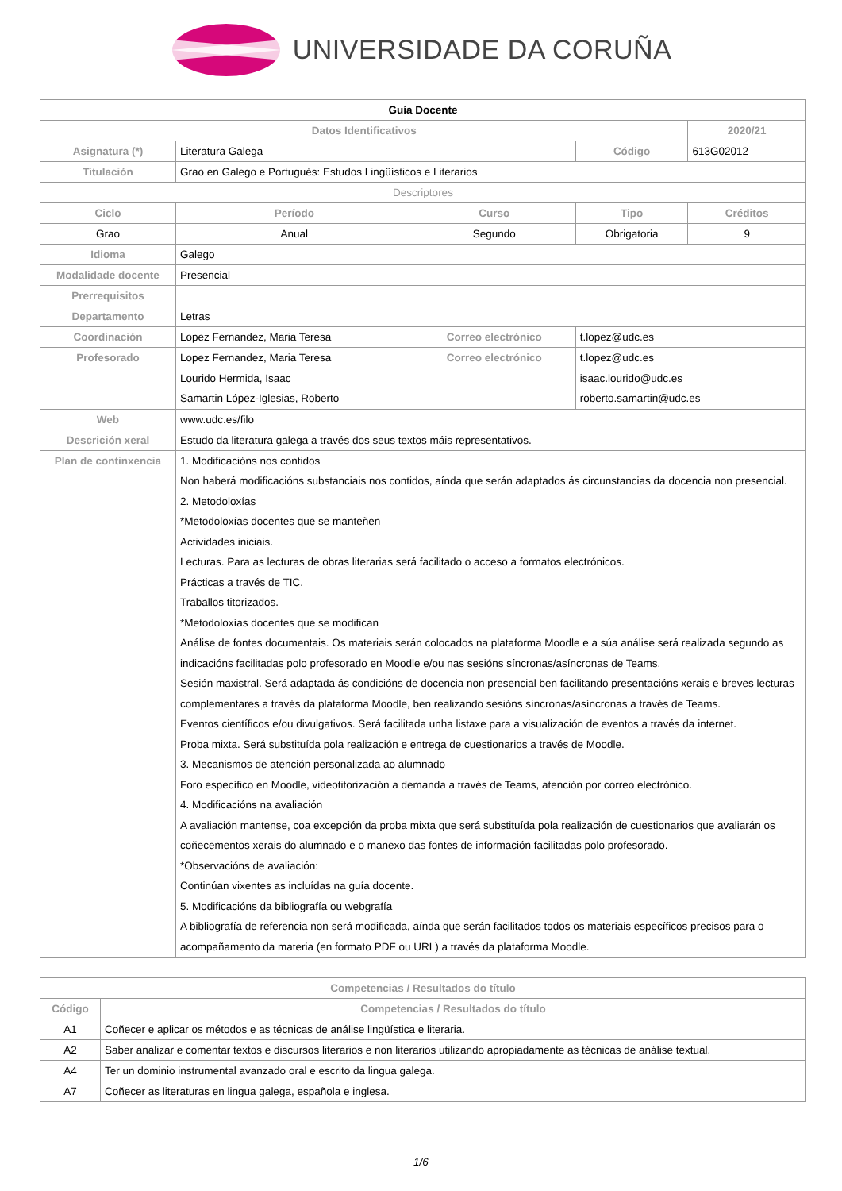UNIVERSIDADE DA CORUÑA
| Guía Docente | | | | | |
| Datos Identificativos | | | | | 2020/21 |
| Asignatura (*) | Literatura Galega | | | Código | 613G02012 |
| Titulación | Grao en Galego e Portugués: Estudos Lingüísticos e Literarios | | | | |
| Descriptores | | | | | |
| Ciclo | | Período | Curso | Tipo | Créditos |
| Grao | | Anual | Segundo | Obrigatoria | 9 |
| Idioma | Galego | | | | |
| Modalidade docente | Presencial | | | | |
| Prerrequisitos | | | | | |
| Departamento | Letras | | | | |
| Coordinación | Lopez Fernandez, Maria Teresa | | Correo electrónico | t.lopez@udc.es | |
| Profesorado | Lopez Fernandez, Maria Teresa Lourido Hermida, Isaac Samartin López-Iglesias, Roberto | | Correo electrónico | t.lopez@udc.es isaac.lourido@udc.es roberto.samartin@udc.es | |
| Web | www.udc.es/filo | | | | |
| Descrición xeral | Estudo da literatura galega a través dos seus textos máis representativos. | | | | |
| Plan de continxencia | 1. Modificacións nos contidos Non haberá modificacións substanciais nos contidos, aínda que serán adaptados ás circunstancias da docencia non presencial. 2. Metodoloxías *Metodoloxías docentes que se manteñen Actividades iniciais. Lecturas. Para as lecturas de obras literarias será facilitado o acceso a formatos electrónicos. Prácticas a través de TIC. Traballos titorizados. *Metodoloxías docentes que se modifican Análise de fontes documentais. Os materiais serán colocados na plataforma Moodle e a súa análise será realizada segundo as indicacións facilitadas polo profesorado en Moodle e/ou nas sesións síncronas/asíncronas de Teams. Sesión maxistral. Será adaptada ás condicións de docencia non presencial ben facilitando presentacións xerais e breves lecturas complementares a través da plataforma Moodle, ben realizando sesións síncronas/asíncronas a través de Teams. Eventos científicos e/ou divulgativos. Será facilitada unha listaxe para a visualización de eventos a través da internet. Proba mixta. Será substituída pola realización e entrega de cuestionarios a través de Moodle. 3. Mecanismos de atención personalizada ao alumnado Foro específico en Moodle, videotitorización a demanda a través de Teams, atención por correo electrónico. 4. Modificacións na avaliación A avaliación mantense, coa excepción da proba mixta que será substituída pola realización de cuestionarios que avaliarán os coñecementos xerais do alumnado e o manexo das fontes de información facilitadas polo profesorado. *Observacións de avaliación: Continúan vixentes as incluídas na guía docente. 5. Modificacións da bibliografía ou webgrafía A bibliografía de referencia non será modificada, aínda que serán facilitados todos os materiais específicos precisos para o acompañamento da materia (en formato PDF ou URL) a través da plataforma Moodle. | | | | |
| Competencias / Resultados do título | |
| --- | --- |
| Código | Competencias / Resultados do título |
| A1 | Coñecer e aplicar os métodos e as técnicas de análise lingüística e literaria. |
| A2 | Saber analizar e comentar textos e discursos literarios e non literarios utilizando apropiadamente as técnicas de análise textual. |
| A4 | Ter un dominio instrumental avanzado oral e escrito da lingua galega. |
| A7 | Coñecer as literaturas en lingua galega, española e inglesa. |
1/6